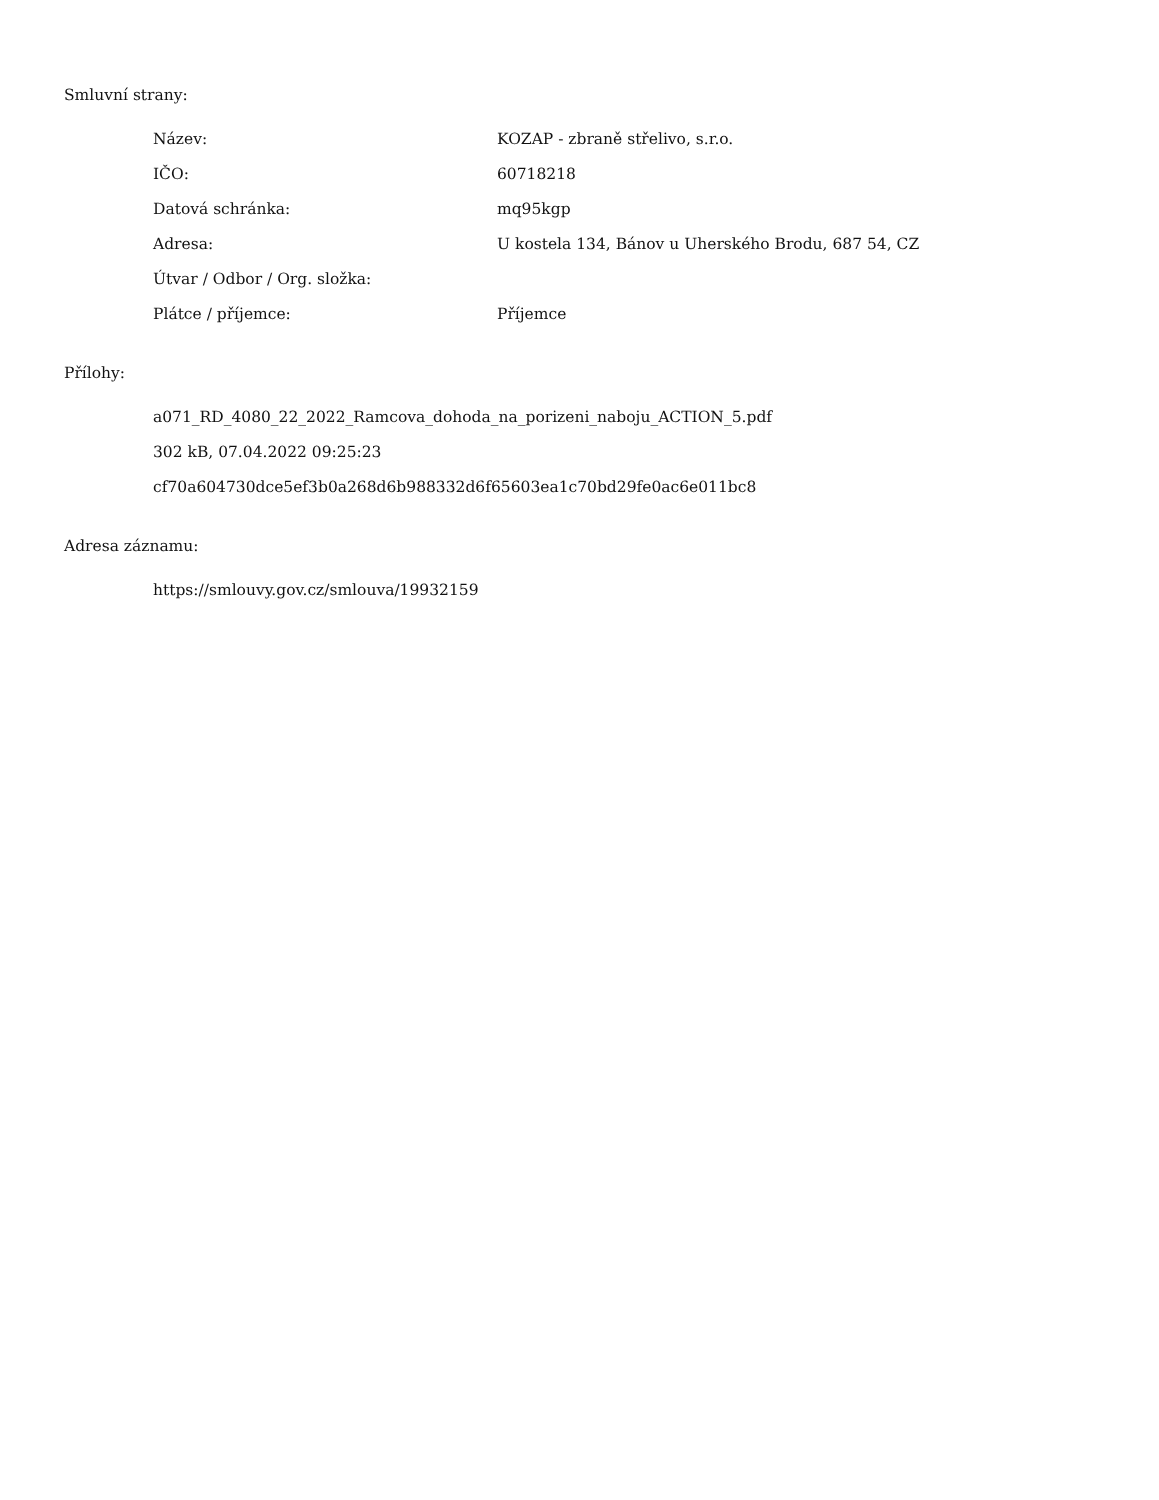Smluvní strany:
| Název: | KOZAP - zbraně střelivo, s.r.o. |
| IČO: | 60718218 |
| Datová schránka: | mq95kgp |
| Adresa: | U kostela 134, Bánov u Uherského Brodu, 687 54, CZ |
| Útvar / Odbor / Org. složka: | |
| Plátce / příjemce: | Příjemce |
Přílohy:
a071_RD_4080_22_2022_Ramcova_dohoda_na_porizeni_naboju_ACTION_5.pdf
302 kB, 07.04.2022 09:25:23
cf70a604730dce5ef3b0a268d6b988332d6f65603ea1c70bd29fe0ac6e011bc8
Adresa záznamu:
https://smlouvy.gov.cz/smlouva/19932159